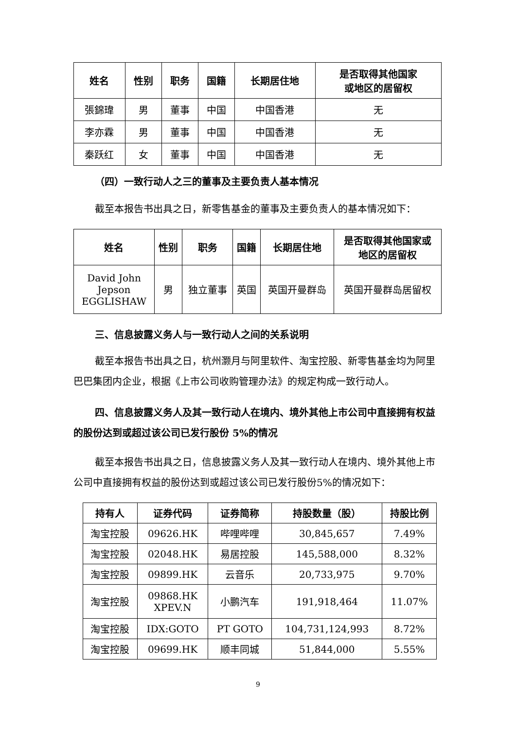| 姓名 | 性别 | 职务 | 国籍 | 长期居住地 | 是否取得其他国家 或地区的居留权 |
| --- | --- | --- | --- | --- | --- |
| 張錦瑋 | 男 | 董事 | 中国 | 中国香港 | 无 |
| 李亦霖 | 男 | 董事 | 中国 | 中国香港 | 无 |
| 秦跃红 | 女 | 董事 | 中国 | 中国香港 | 无 |
（四）一致行动人之三的董事及主要负责人基本情况
截至本报告书出具之日，新零售基金的董事及主要负责人的基本情况如下：
| 姓名 | 性别 | 职务 | 国籍 | 长期居住地 | 是否取得其他国家或 地区的居留权 |
| --- | --- | --- | --- | --- | --- |
| David John Jepson EGGLISHAW | 男 | 独立董事 | 英国 | 英国开曼群岛 | 英国开曼群岛居留权 |
三、信息披露义务人与一致行动人之间的关系说明
截至本报告书出具之日，杭州灏月与阿里软件、淘宝控股、新零售基金均为阿里巴巴集团内企业，根据《上市公司收购管理办法》的规定构成一致行动人。
四、信息披露义务人及其一致行动人在境内、境外其他上市公司中直接拥有权益的股份达到或超过该公司已发行股份 5%的情况
截至本报告书出具之日，信息披露义务人及其一致行动人在境内、境外其他上市公司中直接拥有权益的股份达到或超过该公司已发行股份5%的情况如下：
| 持有人 | 证券代码 | 证券简称 | 持股数量（股） | 持股比例 |
| --- | --- | --- | --- | --- |
| 淘宝控股 | 09626.HK | 哔哩哔哩 | 30,845,657 | 7.49% |
| 淘宝控股 | 02048.HK | 易居控股 | 145,588,000 | 8.32% |
| 淘宝控股 | 09899.HK | 云音乐 | 20,733,975 | 9.70% |
| 淘宝控股 | 09868.HK XPEV.N | 小鹏汽车 | 191,918,464 | 11.07% |
| 淘宝控股 | IDX:GOTO | PT GOTO | 104,731,124,993 | 8.72% |
| 淘宝控股 | 09699.HK | 顺丰同城 | 51,844,000 | 5.55% |
9